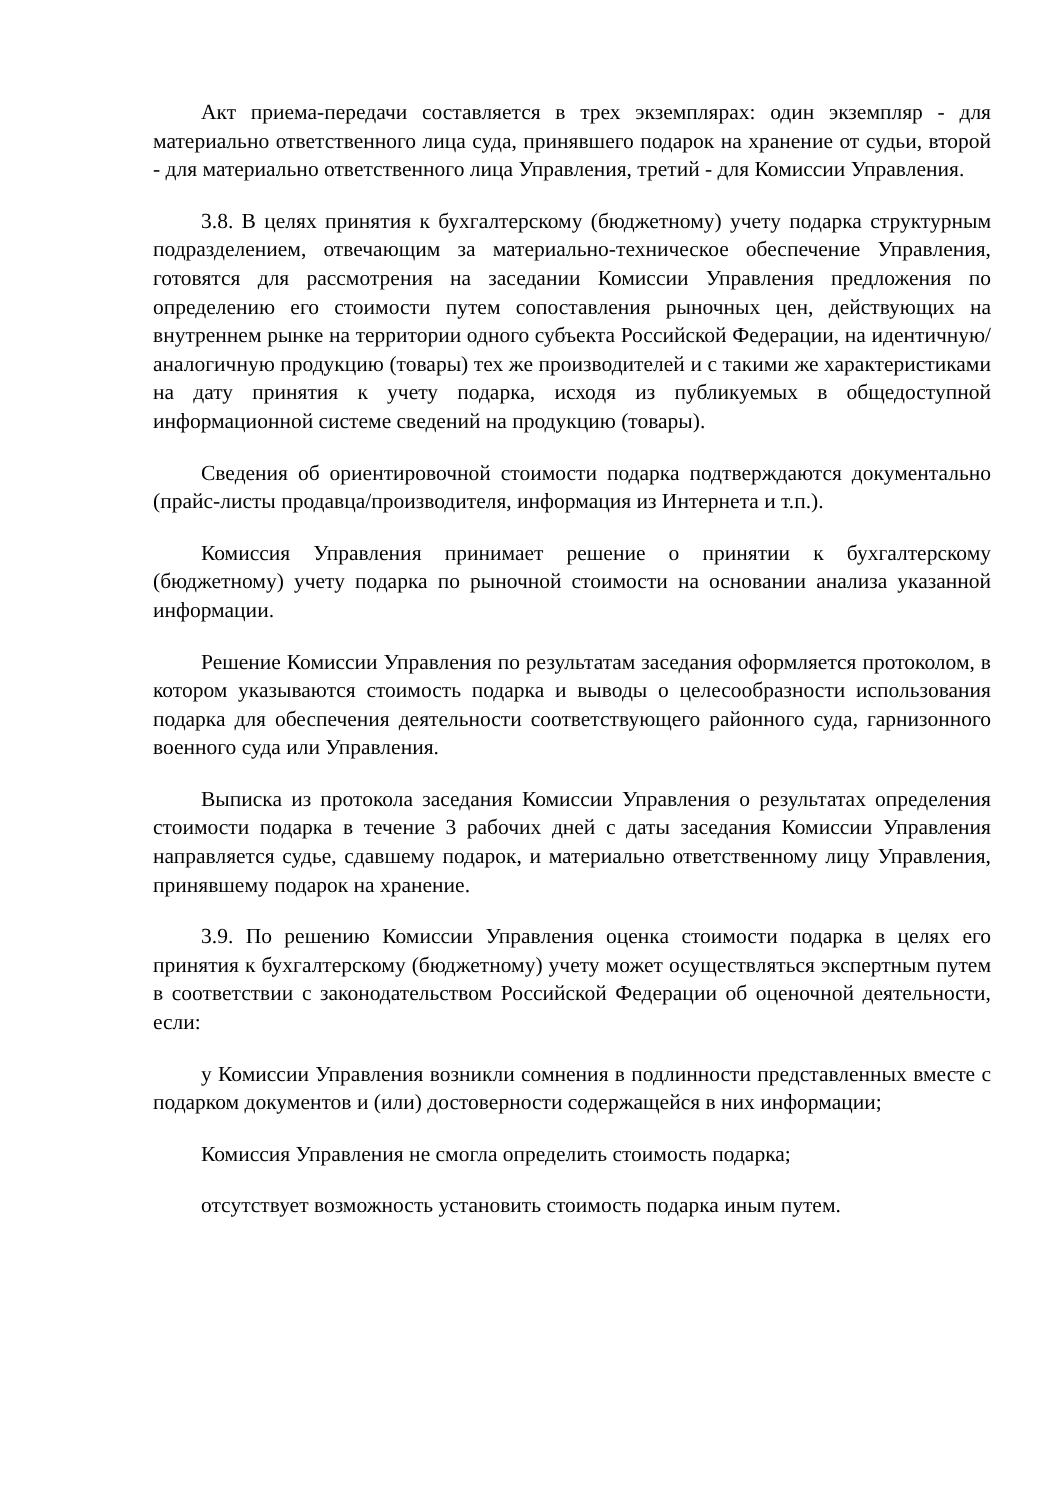Акт приема-передачи составляется в трех экземплярах: один экземпляр - для материально ответственного лица суда, принявшего подарок на хранение от судьи, второй - для материально ответственного лица Управления, третий - для Комиссии Управления.
3.8. В целях принятия к бухгалтерскому (бюджетному) учету подарка структурным подразделением, отвечающим за материально-техническое обеспечение Управления, готовятся для рассмотрения на заседании Комиссии Управления предложения по определению его стоимости путем сопоставления рыночных цен, действующих на внутреннем рынке на территории одного субъекта Российской Федерации, на идентичную/аналогичную продукцию (товары) тех же производителей и с такими же характеристиками на дату принятия к учету подарка, исходя из публикуемых в общедоступной информационной системе сведений на продукцию (товары).
Сведения об ориентировочной стоимости подарка подтверждаются документально (прайс-листы продавца/производителя, информация из Интернета и т.п.).
Комиссия Управления принимает решение о принятии к бухгалтерскому (бюджетному) учету подарка по рыночной стоимости на основании анализа указанной информации.
Решение Комиссии Управления по результатам заседания оформляется протоколом, в котором указываются стоимость подарка и выводы о целесообразности использования подарка для обеспечения деятельности соответствующего районного суда, гарнизонного военного суда или Управления.
Выписка из протокола заседания Комиссии Управления о результатах определения стоимости подарка в течение 3 рабочих дней с даты заседания Комиссии Управления направляется судье, сдавшему подарок, и материально ответственному лицу Управления, принявшему подарок на хранение.
3.9. По решению Комиссии Управления оценка стоимости подарка в целях его принятия к бухгалтерскому (бюджетному) учету может осуществляться экспертным путем в соответствии с законодательством Российской Федерации об оценочной деятельности, если:
у Комиссии Управления возникли сомнения в подлинности представленных вместе с подарком документов и (или) достоверности содержащейся в них информации;
Комиссия Управления не смогла определить стоимость подарка;
отсутствует возможность установить стоимость подарка иным путем.